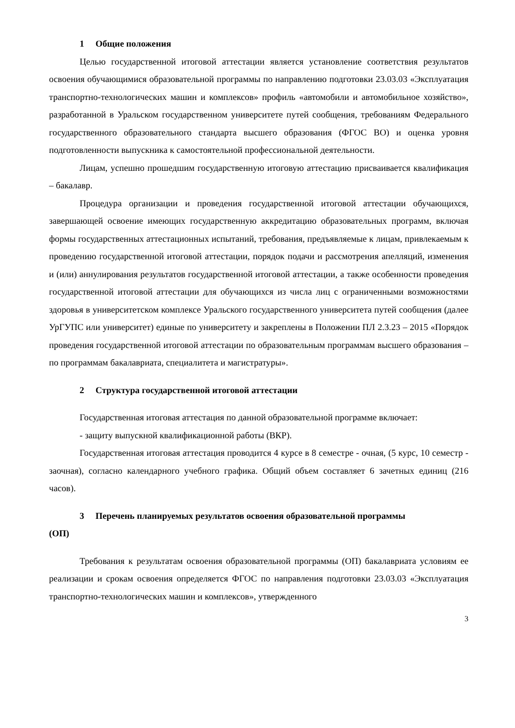1 Общие положения
Целью государственной итоговой аттестации является установление соответствия результатов освоения обучающимися образовательной программы по направлению подготовки 23.03.03 «Эксплуатация транспортно-технологических машин и комплексов» профиль «автомобили и автомобильное хозяйство», разработанной в Уральском государственном университете путей сообщения, требованиям Федерального государственного образовательного стандарта высшего образования (ФГОС ВО) и оценка уровня подготовленности выпускника к самостоятельной профессиональной деятельности.
Лицам, успешно прошедшим государственную итоговую аттестацию присваивается квалификация – бакалавр.
Процедура организации и проведения государственной итоговой аттестации обучающихся, завершающей освоение имеющих государственную аккредитацию образовательных программ, включая формы государственных аттестационных испытаний, требования, предъявляемые к лицам, привлекаемым к проведению государственной итоговой аттестации, порядок подачи и рассмотрения апелляций, изменения и (или) аннулирования результатов государственной итоговой аттестации, а также особенности проведения государственной итоговой аттестации для обучающихся из числа лиц с ограниченными возможностями здоровья в университетском комплексе Уральского государственного университета путей сообщения (далее УрГУПС или университет) единые по университету и закреплены в Положении ПЛ 2.3.23 – 2015 «Порядок проведения государственной итоговой аттестации по образовательным программам высшего образования – по программам бакалавриата, специалитета и магистратуры».
2 Структура государственной итоговой аттестации
Государственная итоговая аттестация по данной образовательной программе включает:
- защиту выпускной квалификационной работы (ВКР).
Государственная итоговая аттестация проводится 4 курсе в 8 семестре - очная, (5 курс, 10 семестр - заочная), согласно календарного учебного графика. Общий объем составляет 6 зачетных единиц (216 часов).
3 Перечень планируемых результатов освоения образовательной программы
(ОП)
Требования к результатам освоения образовательной программы (ОП) бакалавриата условиям ее реализации и срокам освоения определяется ФГОС по направления подготовки 23.03.03 «Эксплуатация транспортно-технологических машин и комплексов», утвержденного
3